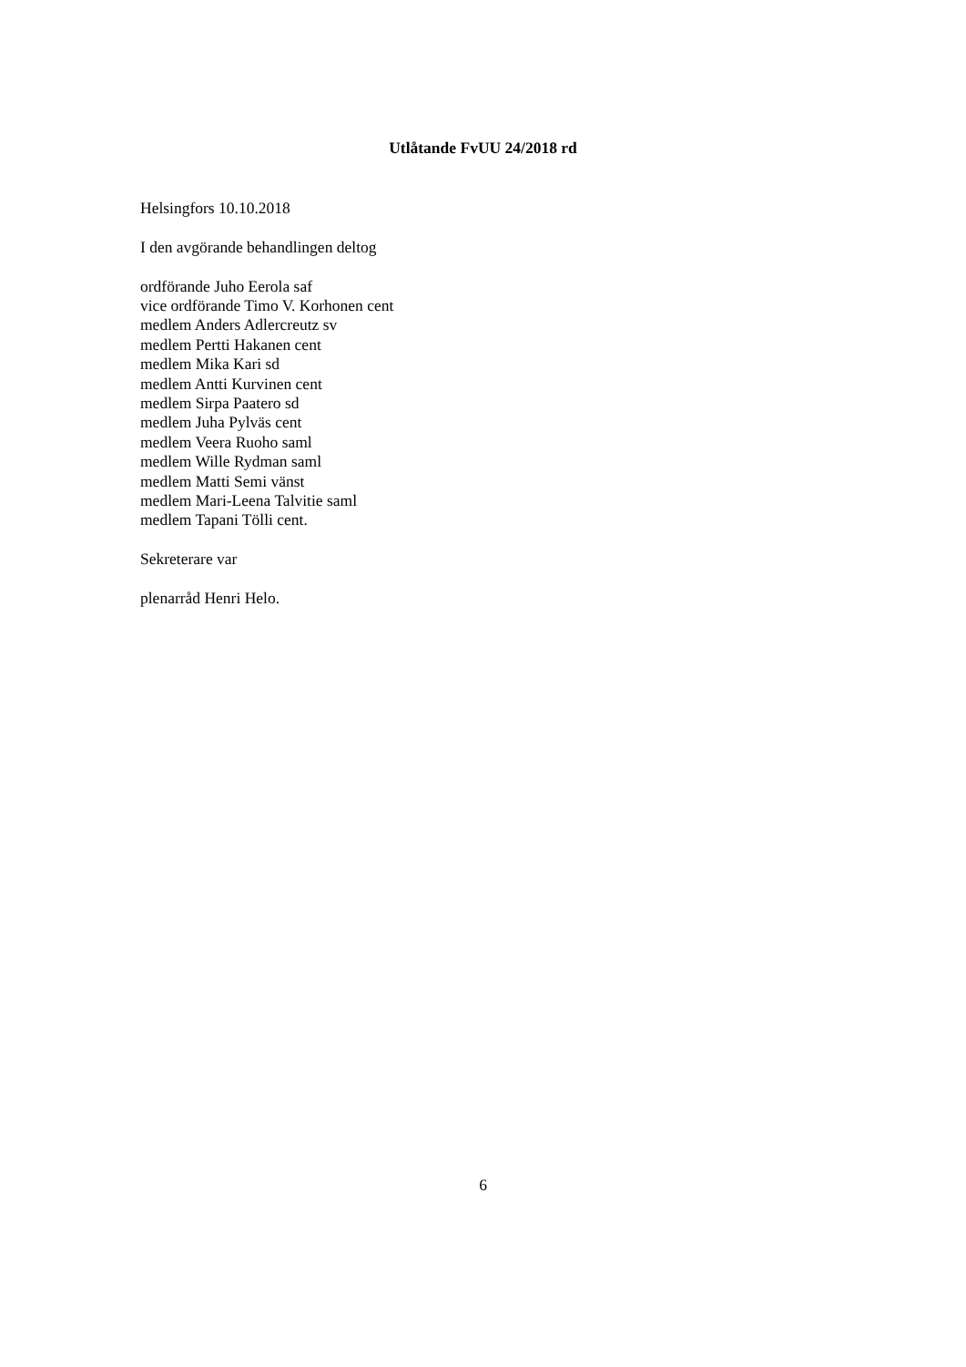Utlåtande FvUU 24/2018 rd
Helsingfors 10.10.2018
I den avgörande behandlingen deltog
ordförande Juho Eerola saf
vice ordförande Timo V. Korhonen cent
medlem Anders Adlercreutz sv
medlem Pertti Hakanen cent
medlem Mika Kari sd
medlem Antti Kurvinen cent
medlem Sirpa Paatero sd
medlem Juha Pylväs cent
medlem Veera Ruoho saml
medlem Wille Rydman saml
medlem Matti Semi vänst
medlem Mari-Leena Talvitie saml
medlem Tapani Tölli cent.
Sekreterare var
plenarråd Henri Helo.
6